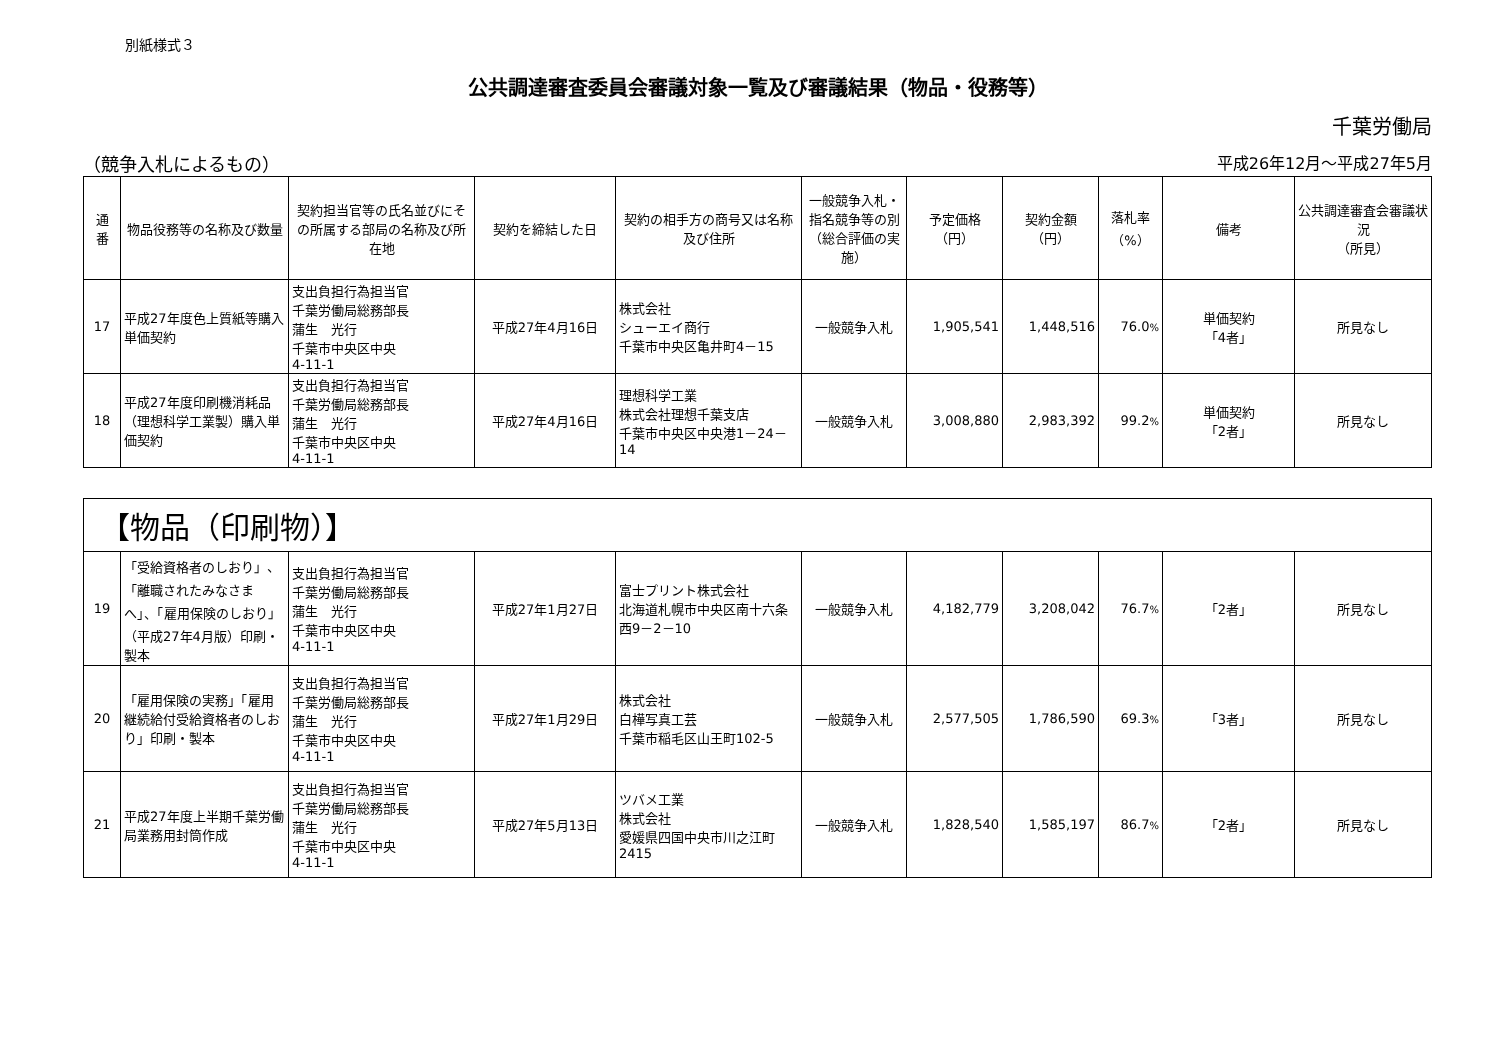別紙様式３
公共調達審査委員会審議対象一覧及び審議結果（物品・役務等）
千葉労働局
（競争入札によるもの） 平成26年12月～平成27年5月
| 通 番 | 物品役務等の名称及び数量 | 契約担当官等の氏名並びにその所属する部局の名称及び所在地 | 契約を締結した日 | 契約の相手方の商号又は名称及び住所 | 一般競争入札・指名競争等の別（総合評価の実施） | 予定価格 （円） | 契約金額 （円） | 落札率 （%） | 備考 | 公共調達審査会審議状況 （所見） |
| --- | --- | --- | --- | --- | --- | --- | --- | --- | --- | --- |
| 17 | 平成27年度色上質紙等購入単価契約 | 支出負担行為担当官 千葉労働局総務部長 蒲生 光行 千葉市中央区中央 4-11-1 | 平成27年4月16日 | 株式会社 シューエイ商行 千葉市中央区亀井町4－15 | 一般競争入札 | 1,905,541 | 1,448,516 | 76.0 % | 単価契約 「4者」 | 所見なし |
| 18 | 平成27年度印刷機消耗品（理想科学工業製）購入単価契約 | 支出負担行為担当官 千葉労働局総務部長 蒲生 光行 千葉市中央区中央 4-11-1 | 平成27年4月16日 | 理想科学工業 株式会社理想千葉支店 千葉市中央区中央港1－24－14 | 一般競争入札 | 3,008,880 | 2,983,392 | 99.2 % | 単価契約 「2者」 | 所見なし |
| 【物品（印刷物）】 | | | | | | | | | | |
| 19 | 「受給資格者のしおり」、「離職されたみなさまへ」、「雇用保険のしおり」（平成27年4月版）印刷・製本 | 支出負担行為担当官 千葉労働局総務部長 蒲生 光行 千葉市中央区中央 4-11-1 | 平成27年1月27日 | 富士プリント株式会社 北海道札幌市中央区南十六条西9－2－10 | 一般競争入札 | 4,182,779 | 3,208,042 | 76.7 % | 「2者」 | 所見なし |
| 20 | 「雇用保険の実務」「雇用継続給付受給資格者のしおり」印刷・製本 | 支出負担行為担当官 千葉労働局総務部長 蒲生 光行 千葉市中央区中央 4-11-1 | 平成27年1月29日 | 株式会社 白樺写真工芸 千葉市稲毛区山王町102-5 | 一般競争入札 | 2,577,505 | 1,786,590 | 69.3 % | 「3者」 | 所見なし |
| 21 | 平成27年度上半期千葉労働局業務用封筒作成 | 支出負担行為担当官 千葉労働局総務部長 蒲生 光行 千葉市中央区中央 4-11-1 | 平成27年5月13日 | ツバメ工業 株式会社 愛媛県四国中央市川之江町2415 | 一般競争入札 | 1,828,540 | 1,585,197 | 86.7 % | 「2者」 | 所見なし |